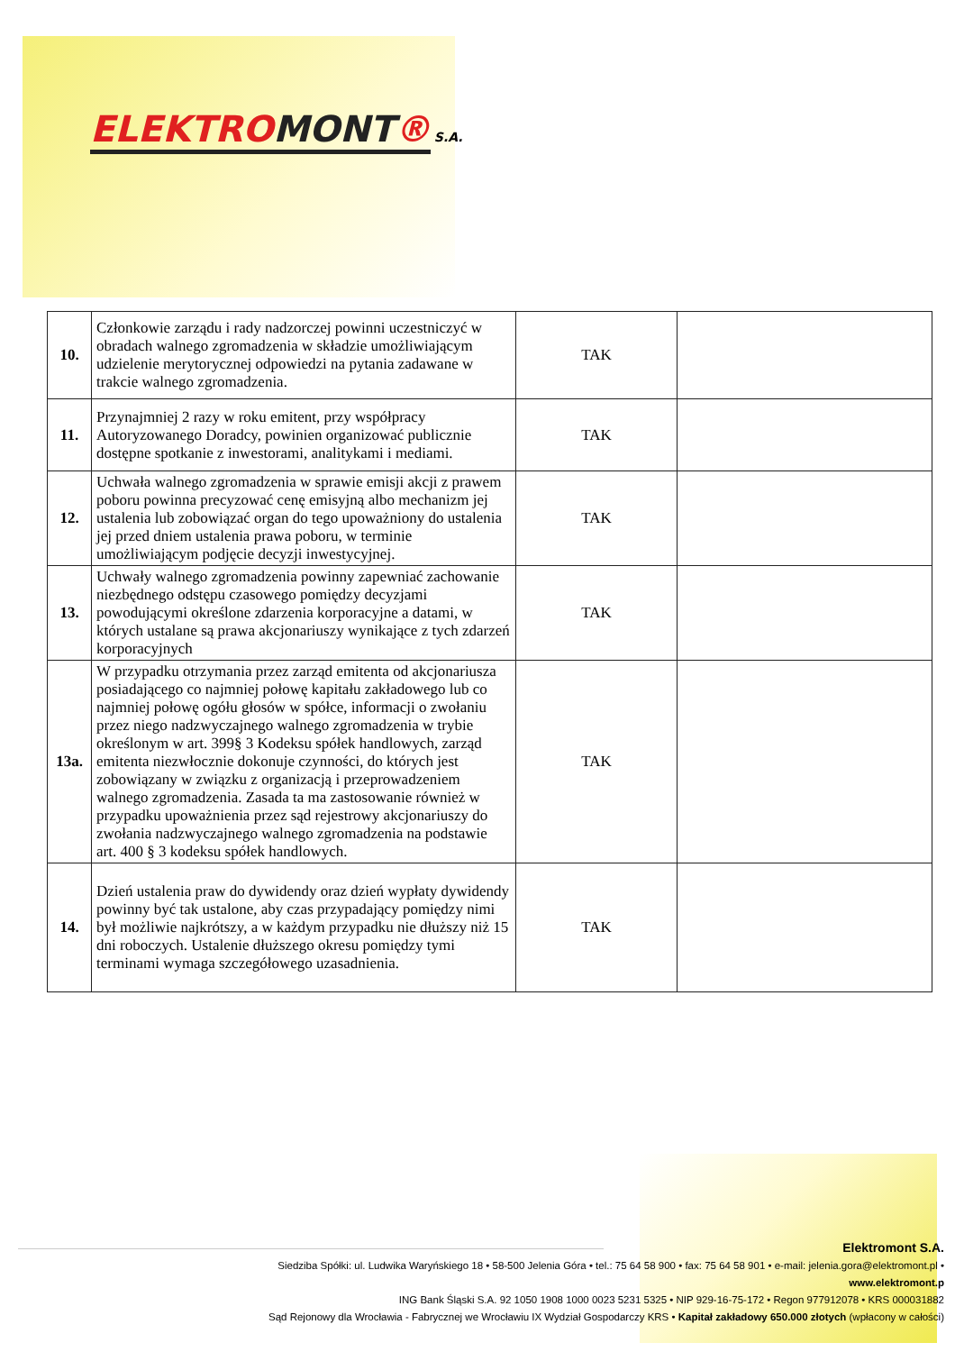ELEKTROMONT®
S.A.
| 10. | Członkowie zarządu i rady nadzorczej powinni uczestniczyć w obradach walnego zgromadzenia w składzie umożliwiającym udzielenie merytorycznej odpowiedzi na pytania zadawane w trakcie walnego zgromadzenia. | TAK | |
| 11. | Przynajmniej 2 razy w roku emitent, przy współpracy Autoryzowanego Doradcy, powinien organizować publicznie dostępne spotkanie z inwestorami, analitykami i mediami. | TAK | |
| 12. | Uchwała walnego zgromadzenia w sprawie emisji akcji z prawem poboru powinna precyzować cenę emisyjną albo mechanizm jej ustalenia lub zobowiązać organ do tego upoważniony do ustalenia jej przed dniem ustalenia prawa poboru, w terminie umożliwiającym podjęcie decyzji inwestycyjnej. | TAK | |
| 13. | Uchwały walnego zgromadzenia powinny zapewniać zachowanie niezbędnego odstępu czasowego pomiędzy decyzjami powodującymi określone zdarzenia korporacyjne a datami, w których ustalane są prawa akcjonariuszy wynikające z tych zdarzeń korporacyjnych | TAK | |
| 13a. | W przypadku otrzymania przez zarząd emitenta od akcjonariusza posiadającego co najmniej połowę kapitału zakładowego lub co najmniej połowę ogółu głosów w spółce, informacji o zwołaniu przez niego nadzwyczajnego walnego zgromadzenia w trybie określonym w art. 399§ 3 Kodeksu spółek handlowych, zarząd emitenta niezwłocznie dokonuje czynności, do których jest zobowiązany w związku z organizacją i przeprowadzeniem walnego zgromadzenia. Zasada ta ma zastosowanie również w przypadku upoważnienia przez sąd rejestrowy akcjonariuszy do zwołania nadzwyczajnego walnego zgromadzenia na podstawie art. 400 § 3 kodeksu spółek handlowych. | TAK | |
| 14. | Dzień ustalenia praw do dywidendy oraz dzień wypłaty dywidendy powinny być tak ustalone, aby czas przypadający pomiędzy nimi był możliwie najkrótszy, a w każdym przypadku nie dłuższy niż 15 dni roboczych. Ustalenie dłuższego okresu pomiędzy tymi terminami wymaga szczegółowego uzasadnienia. | TAK | |
Elektromont S.A.
Siedziba Spółki: ul. Ludwika Waryńskiego 18 • 58-500 Jelenia Góra • tel.: 75 64 58 900 • fax: 75 64 58 901 • e-mail: jelenia.gora@elektromont.pl • www.elektromont.p
ING Bank Śląski S.A. 92 1050 1908 1000 0023 5231 5325 • NIP 929-16-75-172 • Regon 977912078 • KRS 000031882
Sąd Rejonowy dla Wrocławia - Fabrycznej we Wrocławiu IX Wydział Gospodarczy KRS • Kapitał zakładowy 650.000 złotych (wpłacony w całości)